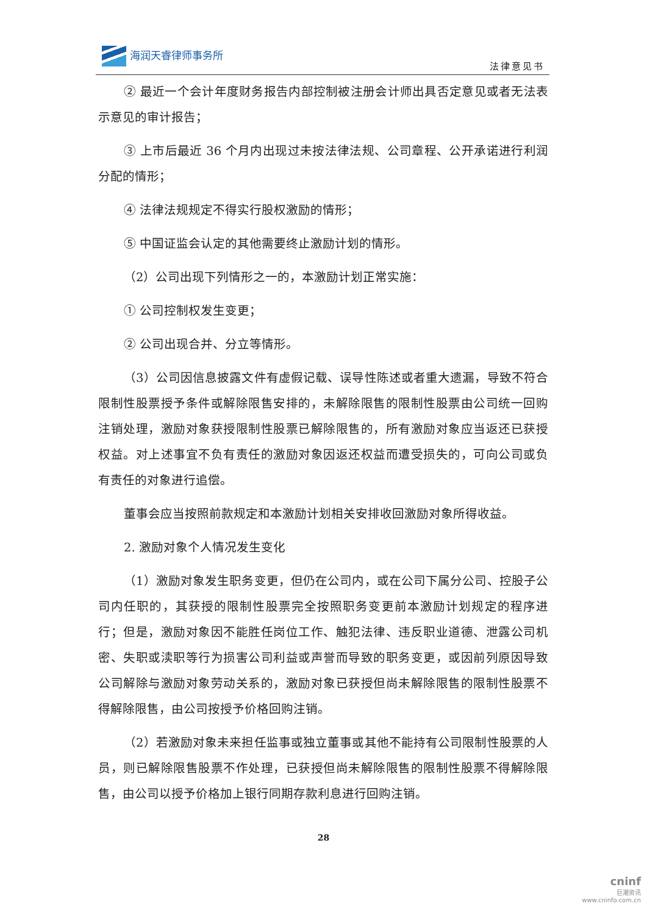海润天睿律师事务所
法律意见书
② 最近一个会计年度财务报告内部控制被注册会计师出具否定意见或者无法表示意见的审计报告；
③ 上市后最近 36 个月内出现过未按法律法规、公司章程、公开承诺进行利润分配的情形；
④ 法律法规规定不得实行股权激励的情形；
⑤ 中国证监会认定的其他需要终止激励计划的情形。
（2）公司出现下列情形之一的，本激励计划正常实施：
① 公司控制权发生变更；
② 公司出现合并、分立等情形。
（3）公司因信息披露文件有虚假记载、误导性陈述或者重大遗漏，导致不符合限制性股票授予条件或解除限售安排的，未解除限售的限制性股票由公司统一回购注销处理，激励对象获授限制性股票已解除限售的，所有激励对象应当返还已获授权益。对上述事宜不负有责任的激励对象因返还权益而遭受损失的，可向公司或负有责任的对象进行追偿。
董事会应当按照前款规定和本激励计划相关安排收回激励对象所得收益。
2. 激励对象个人情况发生变化
（1）激励对象发生职务变更，但仍在公司内，或在公司下属分公司、控股子公司内任职的，其获授的限制性股票完全按照职务变更前本激励计划规定的程序进行；但是，激励对象因不能胜任岗位工作、触犯法律、违反职业道德、泄露公司机密、失职或渎职等行为损害公司利益或声誉而导致的职务变更，或因前列原因导致公司解除与激励对象劳动关系的，激励对象已获授但尚未解除限售的限制性股票不得解除限售，由公司按授予价格回购注销。
（2）若激励对象未来担任监事或独立董事或其他不能持有公司限制性股票的人员，则已解除限售股票不作处理，已获授但尚未解除限售的限制性股票不得解除限售，由公司以授予价格加上银行同期存款利息进行回购注销。
28
cninf
巨潮资讯
www.cninfo.com.cn